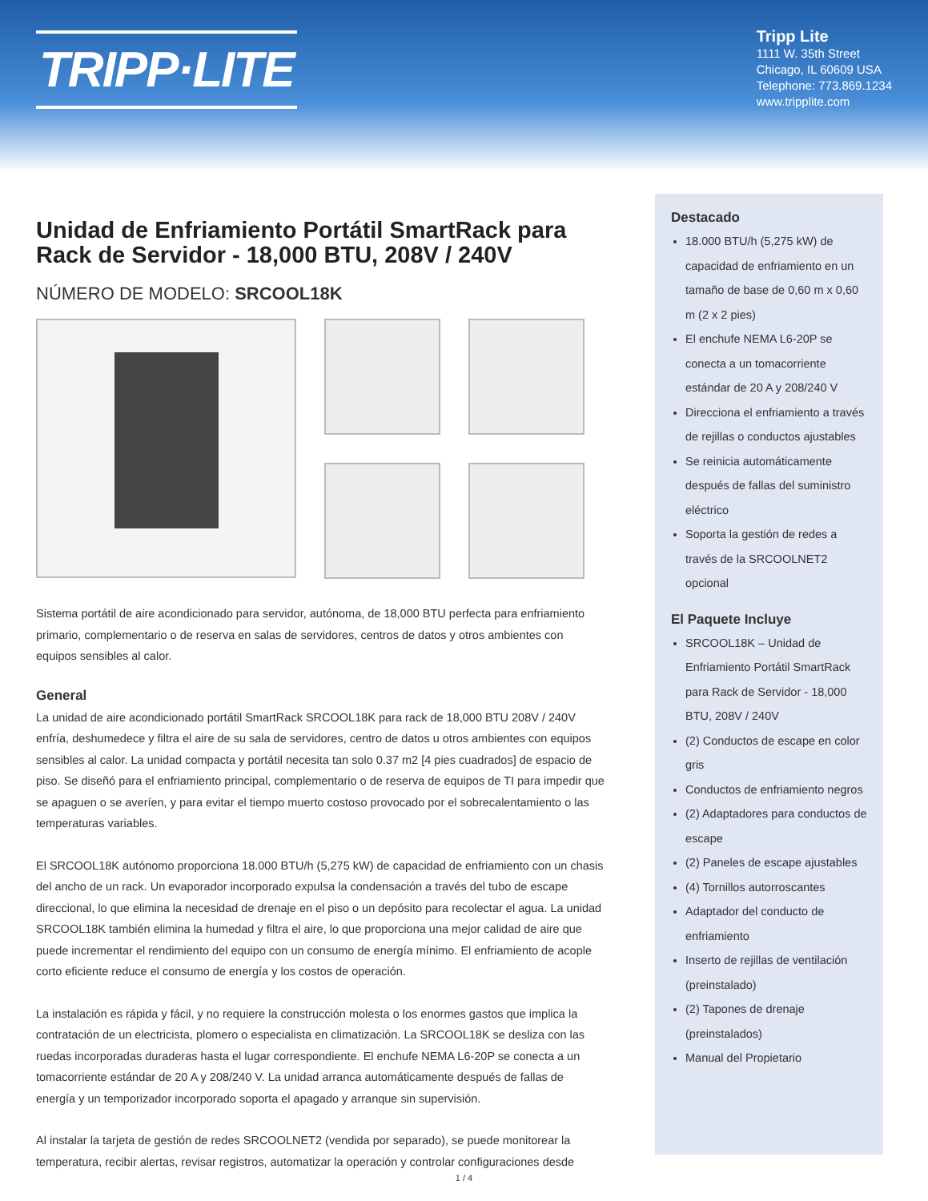TRIPP·LITE
Tripp Lite
1111 W. 35th Street
Chicago, IL 60609 USA
Telephone: 773.869.1234
www.tripplite.com
Unidad de Enfriamiento Portátil SmartRack para Rack de Servidor - 18,000 BTU, 208V / 240V
NÚMERO DE MODELO: SRCOOL18K
Sistema portátil de aire acondicionado para servidor, autónoma, de 18,000 BTU perfecta para enfriamiento primario, complementario o de reserva en salas de servidores, centros de datos y otros ambientes con equipos sensibles al calor.
General
La unidad de aire acondicionado portátil SmartRack SRCOOL18K para rack de 18,000 BTU 208V / 240V enfría, deshumedece y filtra el aire de su sala de servidores, centro de datos u otros ambientes con equipos sensibles al calor. La unidad compacta y portátil necesita tan solo 0.37 m2 [4 pies cuadrados] de espacio de piso. Se diseñó para el enfriamiento principal, complementario o de reserva de equipos de TI para impedir que se apaguen o se averíen, y para evitar el tiempo muerto costoso provocado por el sobrecalentamiento o las temperaturas variables.
El SRCOOL18K autónomo proporciona 18.000 BTU/h (5,275 kW) de capacidad de enfriamiento con un chasis del ancho de un rack. Un evaporador incorporado expulsa la condensación a través del tubo de escape direccional, lo que elimina la necesidad de drenaje en el piso o un depósito para recolectar el agua. La unidad SRCOOL18K también elimina la humedad y filtra el aire, lo que proporciona una mejor calidad de aire que puede incrementar el rendimiento del equipo con un consumo de energía mínimo. El enfriamiento de acople corto eficiente reduce el consumo de energía y los costos de operación.
La instalación es rápida y fácil, y no requiere la construcción molesta o los enormes gastos que implica la contratación de un electricista, plomero o especialista en climatización. La SRCOOL18K se desliza con las ruedas incorporadas duraderas hasta el lugar correspondiente. El enchufe NEMA L6-20P se conecta a un tomacorriente estándar de 20 A y 208/240 V. La unidad arranca automáticamente después de fallas de energía y un temporizador incorporado soporta el apagado y arranque sin supervisión.
Al instalar la tarjeta de gestión de redes SRCOOLNET2 (vendida por separado), se puede monitorear la temperatura, recibir alertas, revisar registros, automatizar la operación y controlar configuraciones desde
Destacado
18.000 BTU/h (5,275 kW) de capacidad de enfriamiento en un tamaño de base de 0,60 m x 0,60 m (2 x 2 pies)
El enchufe NEMA L6-20P se conecta a un tomacorriente estándar de 20 A y 208/240 V
Direcciona el enfriamiento a través de rejillas o conductos ajustables
Se reinicia automáticamente después de fallas del suministro eléctrico
Soporta la gestión de redes a través de la SRCOOLNET2 opcional
El Paquete Incluye
SRCOOL18K – Unidad de Enfriamiento Portátil SmartRack para Rack de Servidor - 18,000 BTU, 208V / 240V
(2) Conductos de escape en color gris
Conductos de enfriamiento negros
(2) Adaptadores para conductos de escape
(2) Paneles de escape ajustables
(4) Tornillos autorroscantes
Adaptador del conducto de enfriamiento
Inserto de rejillas de ventilación (preinstalado)
(2) Tapones de drenaje (preinstalados)
Manual del Propietario
1 / 4